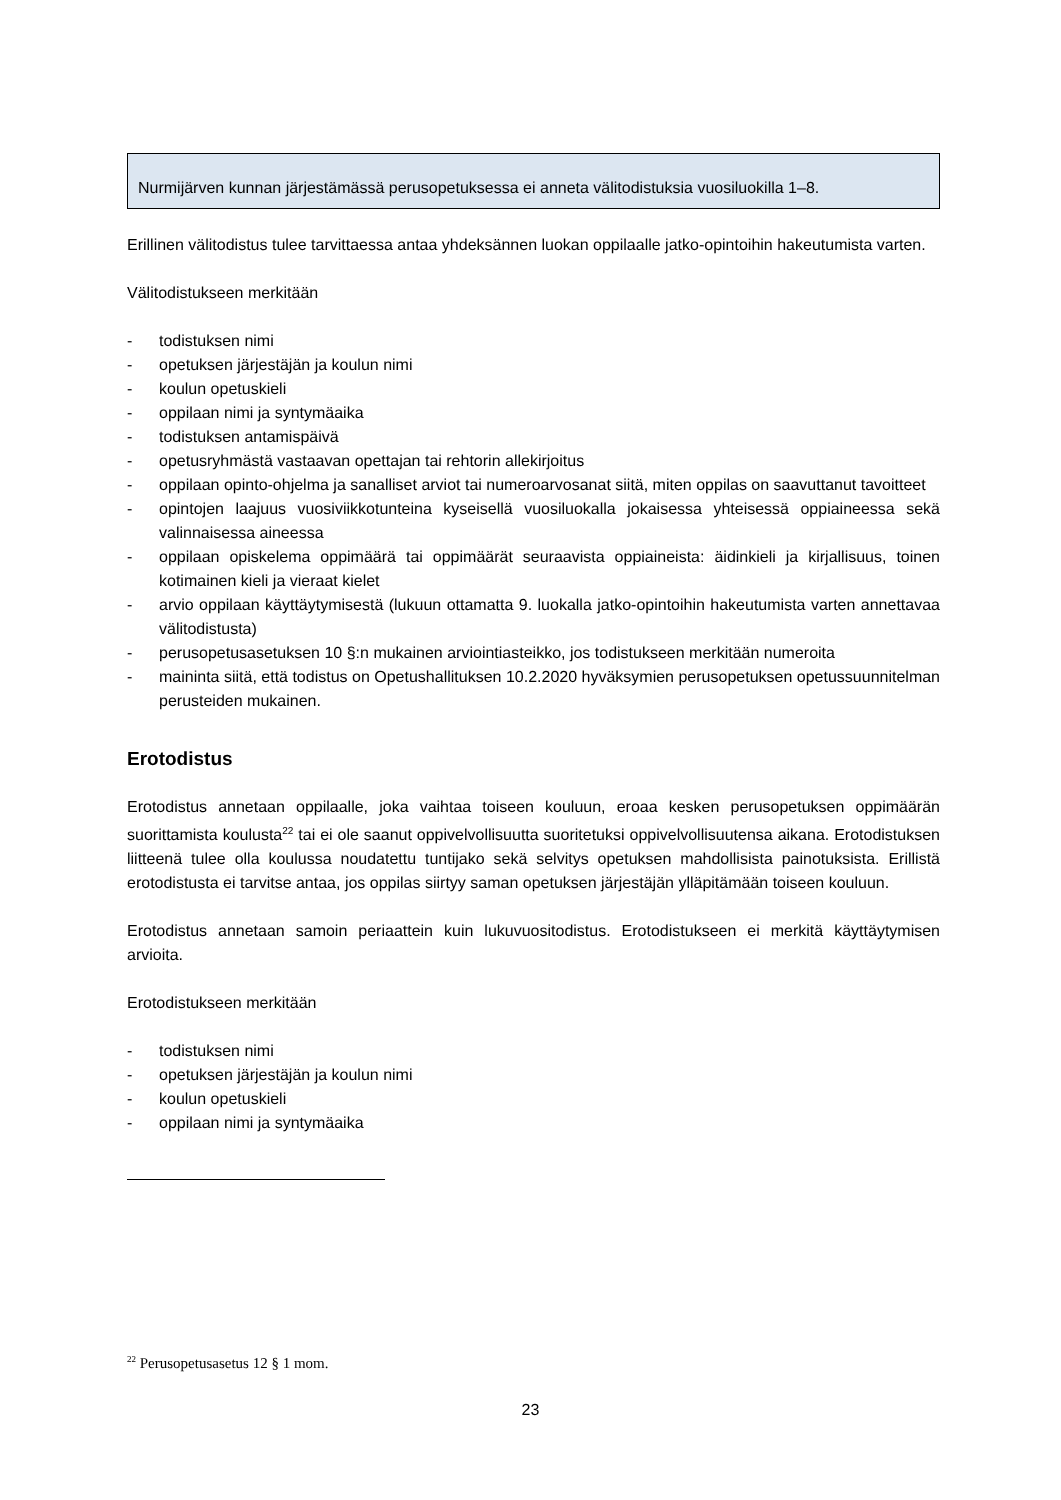Nurmijärven kunnan järjestämässä perusopetuksessa ei anneta välitodistuksia vuosiluokilla 1–8.
Erillinen välitodistus tulee tarvittaessa antaa yhdeksännen luokan oppilaalle jatko-opintoihin hakeutumista varten.
Välitodistukseen merkitään
- todistuksen nimi
- opetuksen järjestäjän ja koulun nimi
- koulun opetuskieli
- oppilaan nimi ja syntymäaika
- todistuksen antamispäivä
- opetusryhmästä vastaavan opettajan tai rehtorin allekirjoitus
- oppilaan opinto-ohjelma ja sanalliset arviot tai numeroarvosanat siitä, miten oppilas on saavuttanut tavoitteet
- opintojen laajuus vuosiviikkotunteina kyseisellä vuosiluokalla jokaisessa yhteisessä oppiaineessa sekä valinnaisessa aineessa
- oppilaan opiskelema oppimäärä tai oppimäärät seuraavista oppiaineista: äidinkieli ja kirjallisuus, toinen kotimainen kieli ja vieraat kielet
- arvio oppilaan käyttäytymisestä (lukuun ottamatta 9. luokalla jatko-opintoihin hakeutumista varten annettavaa välitodistusta)
- perusopetusasetuksen 10 §:n mukainen arviointiasteikko, jos todistukseen merkitään numeroita
- maininta siitä, että todistus on Opetushallituksen 10.2.2020 hyväksymien perusopetuksen opetussuunnitelman perusteiden mukainen.
Erotodistus
Erotodistus annetaan oppilaalle, joka vaihtaa toiseen kouluun, eroaa kesken perusopetuksen oppimäärän suorittamista koulusta<sup>22</sup> tai ei ole saanut oppivelvollisuutta suoritetuksi oppivelvollisuutensa aikana. Erotodistuksen liitteenä tulee olla koulussa noudatettu tuntijako sekä selvitys opetuksen mahdollisista painotuksista. Erillistä erotodistusta ei tarvitse antaa, jos oppilas siirtyy saman opetuksen järjestäjän ylläpitämään toiseen kouluun.
Erotodistus annetaan samoin periaattein kuin lukuvuositodistus. Erotodistukseen ei merkitä käyttäytymisen arvioita.
Erotodistukseen merkitään
- todistuksen nimi
- opetuksen järjestäjän ja koulun nimi
- koulun opetuskieli
- oppilaan nimi ja syntymäaika
<sup>22</sup> Perusopetusasetus 12 § 1 mom.
23